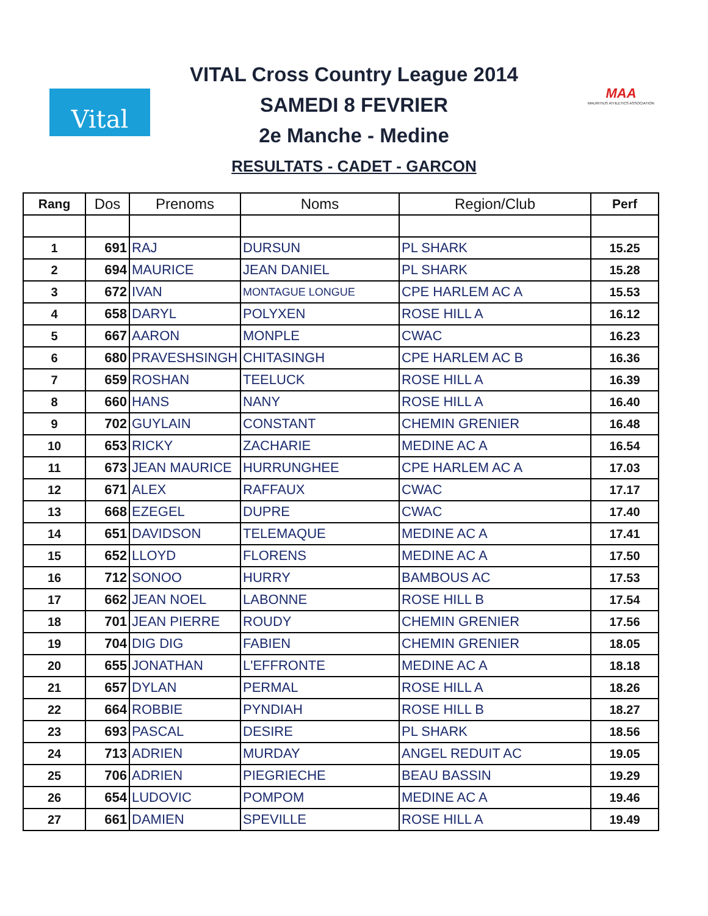Vital
MAA
MAURITIUS ATHLETICS ASSOCIATION
VITAL Cross Country League 2014
SAMEDI 8 FEVRIER
2e Manche - Medine
RESULTATS - CADET - GARCON
| Rang | Dos | Prenoms | Noms | Region/Club | Perf |
| --- | --- | --- | --- | --- | --- |
| 1 | 691 | RAJ | DURSUN | PL SHARK | 15.25 |
| 2 | 694 | MAURICE | JEAN DANIEL | PL SHARK | 15.28 |
| 3 | 672 | IVAN | MONTAGUE LONGUE | CPE HARLEM AC A | 15.53 |
| 4 | 658 | DARYL | POLYXEN | ROSE HILL A | 16.12 |
| 5 | 667 | AARON | MONPLE | CWAC | 16.23 |
| 6 | 680 | PRAVESHSINGH | CHITASINGH | CPE HARLEM AC B | 16.36 |
| 7 | 659 | ROSHAN | TEELUCK | ROSE HILL A | 16.39 |
| 8 | 660 | HANS | NANY | ROSE HILL A | 16.40 |
| 9 | 702 | GUYLAIN | CONSTANT | CHEMIN GRENIER | 16.48 |
| 10 | 653 | RICKY | ZACHARIE | MEDINE AC A | 16.54 |
| 11 | 673 | JEAN MAURICE | HURRUNGHEE | CPE HARLEM AC A | 17.03 |
| 12 | 671 | ALEX | RAFFAUX | CWAC | 17.17 |
| 13 | 668 | EZEGEL | DUPRE | CWAC | 17.40 |
| 14 | 651 | DAVIDSON | TELEMAQUE | MEDINE AC A | 17.41 |
| 15 | 652 | LLOYD | FLORENS | MEDINE AC A | 17.50 |
| 16 | 712 | SONOO | HURRY | BAMBOUS AC | 17.53 |
| 17 | 662 | JEAN NOEL | LABONNE | ROSE HILL B | 17.54 |
| 18 | 701 | JEAN PIERRE | ROUDY | CHEMIN GRENIER | 17.56 |
| 19 | 704 | DIG DIG | FABIEN | CHEMIN GRENIER | 18.05 |
| 20 | 655 | JONATHAN | L'EFFRONTE | MEDINE AC A | 18.18 |
| 21 | 657 | DYLAN | PERMAL | ROSE HILL A | 18.26 |
| 22 | 664 | ROBBIE | PYNDIAH | ROSE HILL B | 18.27 |
| 23 | 693 | PASCAL | DESIRE | PL SHARK | 18.56 |
| 24 | 713 | ADRIEN | MURDAY | ANGEL REDUIT AC | 19.05 |
| 25 | 706 | ADRIEN | PIEGRIECHE | BEAU BASSIN | 19.29 |
| 26 | 654 | LUDOVIC | POMPOM | MEDINE AC A | 19.46 |
| 27 | 661 | DAMIEN | SPEVILLE | ROSE HILL A | 19.49 |